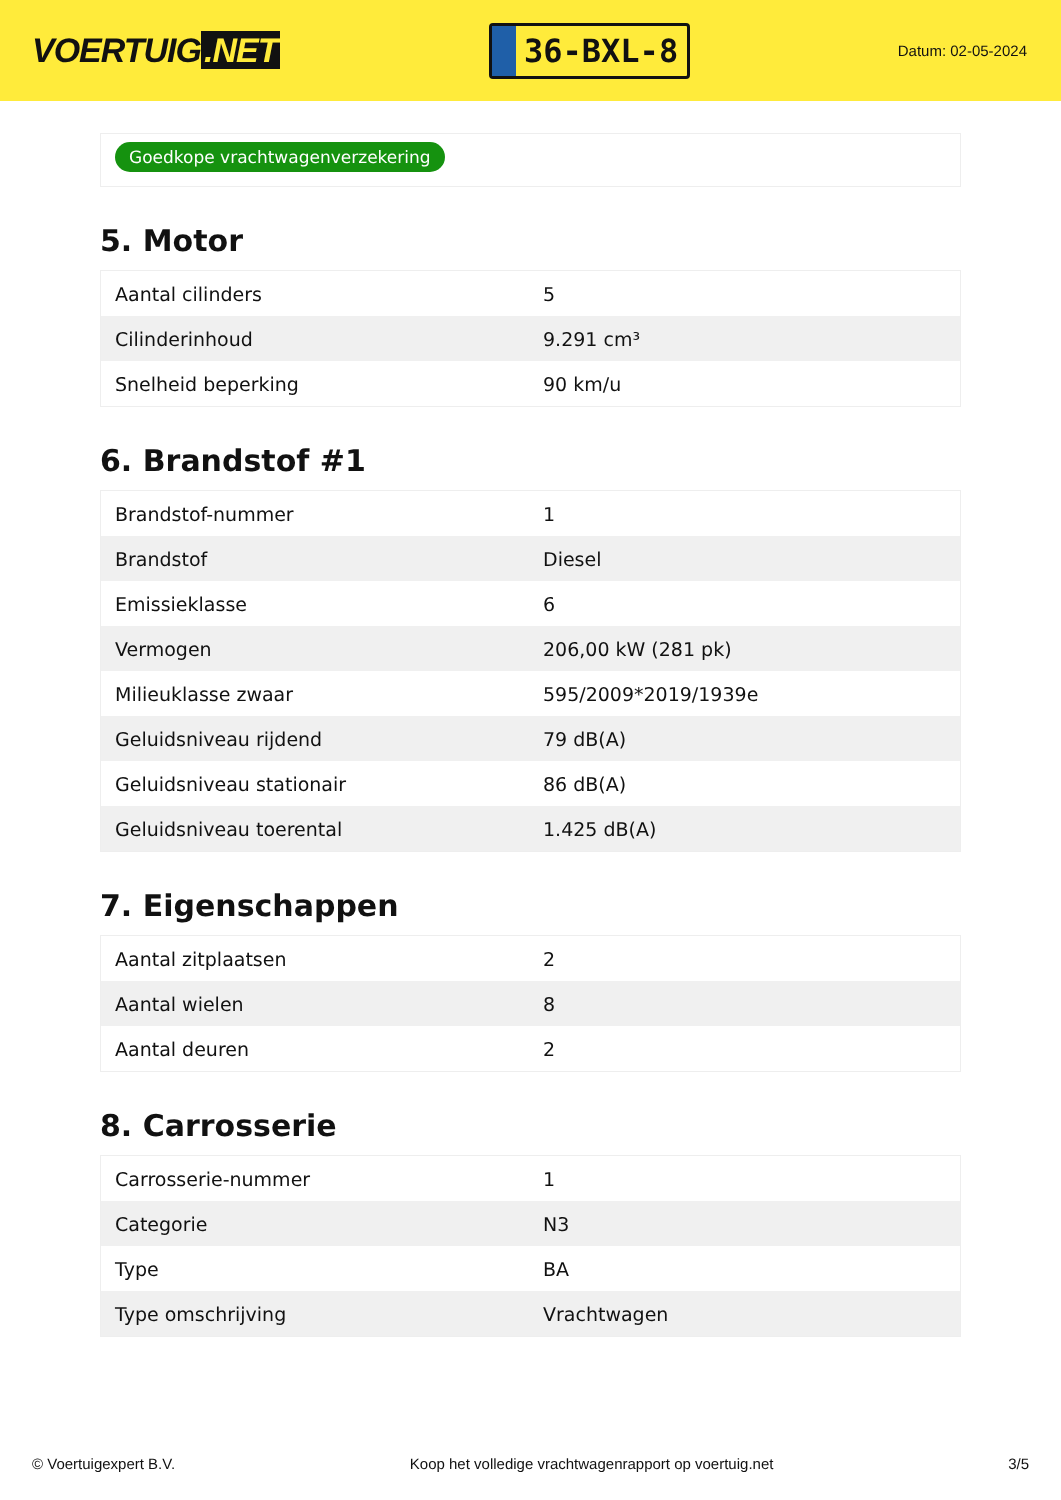VOERTUIG.NET
36-BXL-8
Datum: 02-05-2024
Goedkope vrachtwagenverzekering
5. Motor
| Aantal cilinders | 5 |
| Cilinderinhoud | 9.291 cm³ |
| Snelheid beperking | 90 km/u |
6. Brandstof #1
| Brandstof-nummer | 1 |
| Brandstof | Diesel |
| Emissieklasse | 6 |
| Vermogen | 206,00 kW (281 pk) |
| Milieuklasse zwaar | 595/2009*2019/1939e |
| Geluidsniveau rijdend | 79 dB(A) |
| Geluidsniveau stationair | 86 dB(A) |
| Geluidsniveau toerental | 1.425 dB(A) |
7. Eigenschappen
| Aantal zitplaatsen | 2 |
| Aantal wielen | 8 |
| Aantal deuren | 2 |
8. Carrosserie
| Carrosserie-nummer | 1 |
| Categorie | N3 |
| Type | BA |
| Type omschrijving | Vrachtwagen |
© Voertuigexpert B.V. Koop het volledige vrachtwagenrapport op voertuig.net 3/5